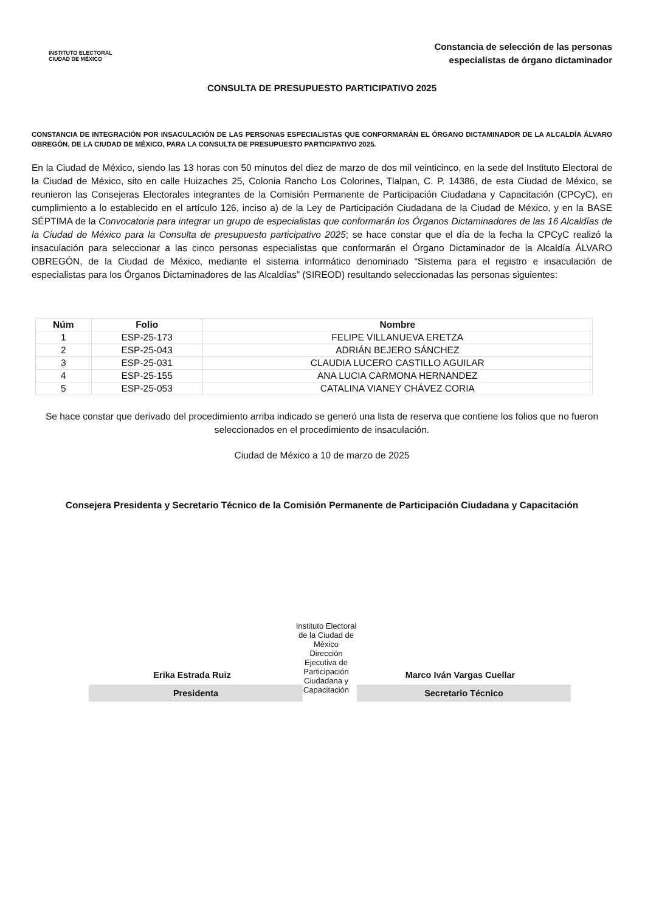INSTITUTO ELECTORAL
CIUDAD DE MÉXICO
Constancia de selección de las personas
especialistas de órgano dictaminador
CONSULTA DE PRESUPUESTO PARTICIPATIVO 2025
CONSTANCIA DE INTEGRACIÓN POR INSACULACIÓN DE LAS PERSONAS ESPECIALISTAS QUE CONFORMARÁN EL ÓRGANO DICTAMINADOR DE LA ALCALDÍA ÁLVARO OBREGÓN, DE LA CIUDAD DE MÉXICO, PARA LA CONSULTA DE PRESUPUESTO PARTICIPATIVO 2025.
En la Ciudad de México, siendo las 13 horas con 50 minutos del diez de marzo de dos mil veinticinco, en la sede del Instituto Electoral de la Ciudad de México, sito en calle Huizaches 25, Colonia Rancho Los Colorines, Tlalpan, C. P. 14386, de esta Ciudad de México, se reunieron las Consejeras Electorales integrantes de la Comisión Permanente de Participación Ciudadana y Capacitación (CPCyC), en cumplimiento a lo establecido en el artículo 126, inciso a) de la Ley de Participación Ciudadana de la Ciudad de México, y en la BASE SÉPTIMA de la Convocatoria para integrar un grupo de especialistas que conformarán los Órganos Dictaminadores de las 16 Alcaldías de la Ciudad de México para la Consulta de presupuesto participativo 2025; se hace constar que el día de la fecha la CPCyC realizó la insaculación para seleccionar a las cinco personas especialistas que conformarán el Órgano Dictaminador de la Alcaldía ÁLVARO OBREGÓN, de la Ciudad de México, mediante el sistema informático denominado “Sistema para el registro e insaculación de especialistas para los Órganos Dictaminadores de las Alcaldías” (SIREOD) resultando seleccionadas las personas siguientes:
| Núm | Folio | Nombre |
| --- | --- | --- |
| 1 | ESP-25-173 | FELIPE VILLANUEVA ERETZA |
| 2 | ESP-25-043 | ADRIÁN BEJERO SÁNCHEZ |
| 3 | ESP-25-031 | CLAUDIA LUCERO CASTILLO AGUILAR |
| 4 | ESP-25-155 | ANA LUCIA CARMONA HERNANDEZ |
| 5 | ESP-25-053 | CATALINA VIANEY CHÁVEZ CORIA |
Se hace constar que derivado del procedimiento arriba indicado se generó una lista de reserva que contiene los folios que no fueron seleccionados en el procedimiento de insaculación.
Ciudad de México a 10 de marzo de 2025
Consejera Presidenta y Secretario Técnico de la Comisión Permanente de Participación Ciudadana y Capacitación
Erika Estrada Ruiz
Presidenta
Instituto Electoral de la Ciudad de México
Dirección Ejecutiva de Participación Ciudadana y Capacitación
Marco Iván Vargas Cuellar
Secretario Técnico